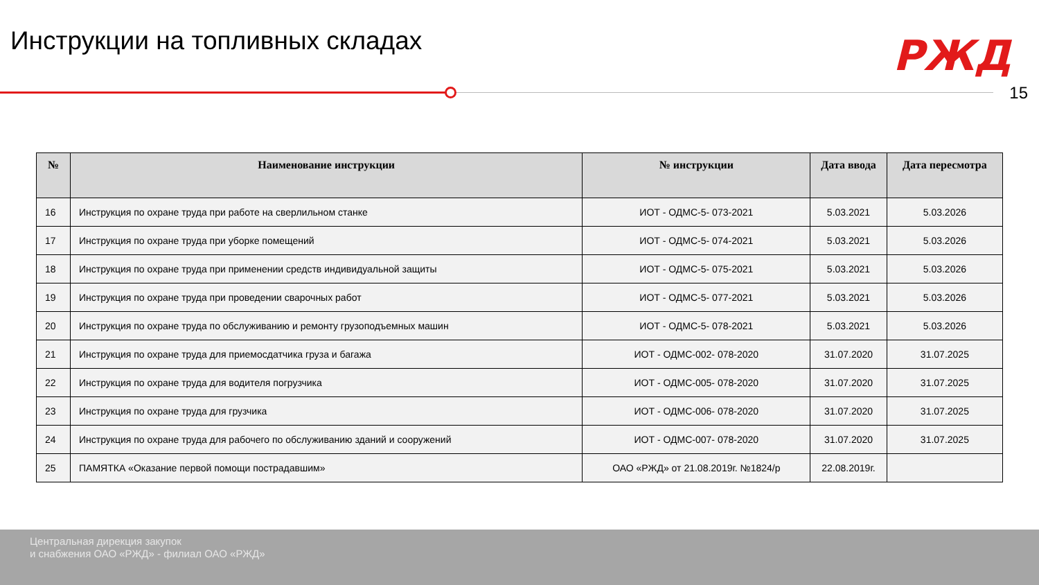Инструкции на топливных складах
РЖД
15
| № | Наименование инструкции | № инструкции | Дата ввода | Дата пересмотра |
| --- | --- | --- | --- | --- |
| 16 | Инструкция по охране труда при работе на сверлильном станке | ИОТ - ОДМС-5- 073-2021 | 5.03.2021 | 5.03.2026 |
| 17 | Инструкция по охране труда при уборке помещений | ИОТ - ОДМС-5- 074-2021 | 5.03.2021 | 5.03.2026 |
| 18 | Инструкция по охране труда при применении средств индивидуальной защиты | ИОТ - ОДМС-5- 075-2021 | 5.03.2021 | 5.03.2026 |
| 19 | Инструкция по охране труда при проведении сварочных работ | ИОТ - ОДМС-5- 077-2021 | 5.03.2021 | 5.03.2026 |
| 20 | Инструкция по охране труда по обслуживанию и ремонту грузоподъемных машин | ИОТ - ОДМС-5- 078-2021 | 5.03.2021 | 5.03.2026 |
| 21 | Инструкция по охране труда для приемосдатчика груза и багажа | ИОТ - ОДМС-002- 078-2020 | 31.07.2020 | 31.07.2025 |
| 22 | Инструкция по охране труда для водителя погрузчика | ИОТ - ОДМС-005- 078-2020 | 31.07.2020 | 31.07.2025 |
| 23 | Инструкция по охране труда для грузчика | ИОТ - ОДМС-006- 078-2020 | 31.07.2020 | 31.07.2025 |
| 24 | Инструкция по охране труда для рабочего по обслуживанию зданий и сооружений | ИОТ - ОДМС-007- 078-2020 | 31.07.2020 | 31.07.2025 |
| 25 | ПАМЯТКА «Оказание первой помощи пострадавшим» | ОАО «РЖД» от 21.08.2019г. №1824/р | 22.08.2019г. | |
Центральная дирекция закупок
и снабжения ОАО «РЖД» - филиал ОАО «РЖД»